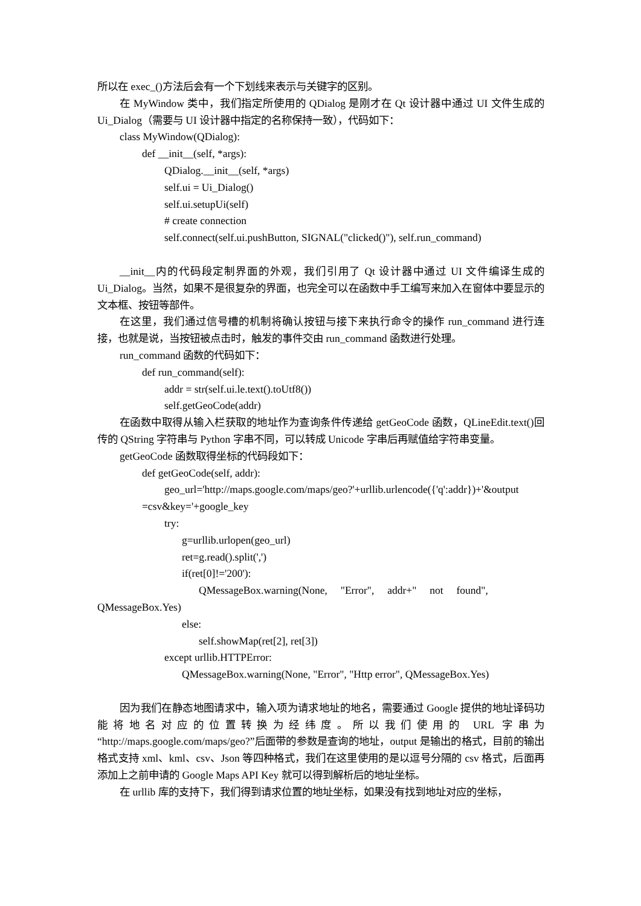所以在 exec_()方法后会有一个下划线来表示与关键字的区别。
在 MyWindow 类中，我们指定所使用的 QDialog 是刚才在 Qt 设计器中通过 UI 文件生成的 Ui_Dialog（需要与 UI 设计器中指定的名称保持一致），代码如下：
class MyWindow(QDialog):
def __init__(self, *args):
QDialog.__init__(self, *args)
self.ui = Ui_Dialog()
self.ui.setupUi(self)
# create connection
self.connect(self.ui.pushButton, SIGNAL("clicked()"), self.run_command)
__init__内的代码段定制界面的外观，我们引用了 Qt 设计器中通过 UI 文件编译生成的 Ui_Dialog。当然，如果不是很复杂的界面，也完全可以在函数中手工编写来加入在窗体中要显示的文本框、按钮等部件。
在这里，我们通过信号槽的机制将确认按钮与接下来执行命令的操作 run_command 进行连接，也就是说，当按钮被点击时，触发的事件交由 run_command 函数进行处理。
run_command 函数的代码如下：
def run_command(self):
addr = str(self.ui.le.text().toUtf8())
self.getGeoCode(addr)
在函数中取得从输入栏获取的地址作为查询条件传递给 getGeoCode 函数，QLineEdit.text()回传的 QString 字符串与 Python 字串不同，可以转成 Unicode 字串后再赋值给字符串变量。
getGeoCode 函数取得坐标的代码段如下：
def getGeoCode(self, addr):
geo_url='http://maps.google.com/maps/geo?'+urllib.urlencode({'q':addr})+'&output
=csv&key='+google_key
try:
g=urllib.urlopen(geo_url)
ret=g.read().split(',')
if(ret[0]!='200'):
QMessageBox.warning(None, "Error", addr+" not found",
QMessageBox.Yes)
else:
self.showMap(ret[2], ret[3])
except urllib.HTTPError:
QMessageBox.warning(None, "Error", "Http error", QMessageBox.Yes)
因为我们在静态地图请求中，输入项为请求地址的地名，需要通过 Google 提供的地址译码功能将地名对应的位置转换为经纬度。所以我们使用的 URL 字串为“http://maps.google.com/maps/geo?”后面带的参数是查询的地址，output 是输出的格式，目前的输出格式支持 xml、kml、csv、Json 等四种格式，我们在这里使用的是以逗号分隔的 csv 格式，后面再添加上之前申请的 Google Maps API Key 就可以得到解析后的地址坐标。
在 urllib 库的支持下，我们得到请求位置的地址坐标，如果没有找到地址对应的坐标，